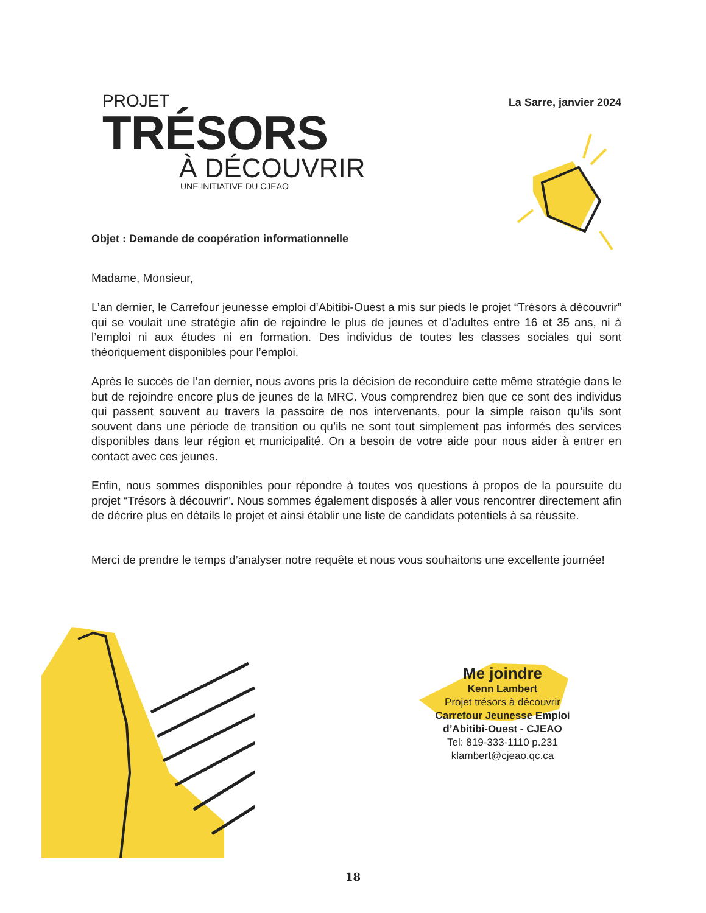PROJET
TRÉSORS
À DÉCOUVRIR
UNE INITIATIVE DU CJEAO
La Sarre, janvier 2024
Objet : Demande de coopération informationnelle
Madame, Monsieur,
L’an dernier, le Carrefour jeunesse emploi d’Abitibi-Ouest a mis sur pieds le projet “Trésors à découvrir” qui se voulait une stratégie afin de rejoindre le plus de jeunes et d’adultes entre 16 et 35 ans, ni à l’emploi ni aux études ni en formation. Des individus de toutes les classes sociales qui sont théoriquement disponibles pour l’emploi.
Après le succès de l’an dernier, nous avons pris la décision de reconduire cette même stratégie dans le but de rejoindre encore plus de jeunes de la MRC. Vous comprendrez bien que ce sont des individus qui passent souvent au travers la passoire de nos intervenants, pour la simple raison qu’ils sont souvent dans une période de transition ou qu’ils ne sont tout simplement pas informés des services disponibles dans leur région et municipalité. On a besoin de votre aide pour nous aider à entrer en contact avec ces jeunes.
Enfin, nous sommes disponibles pour répondre à toutes vos questions à propos de la poursuite du projet “Trésors à découvrir”. Nous sommes également disposés à aller vous rencontrer directement afin de décrire plus en détails le projet et ainsi établir une liste de candidats potentiels à sa réussite.
Merci de prendre le temps d’analyser notre requête et nous vous souhaitons une excellente journée!
Me joindre
Kenn Lambert
Projet trésors à découvrir
Carrefour Jeunesse Emploi d’Abitibi-Ouest - CJEAO
Tel: 819-333-1110 p.231
klambert@cjeao.qc.ca
18